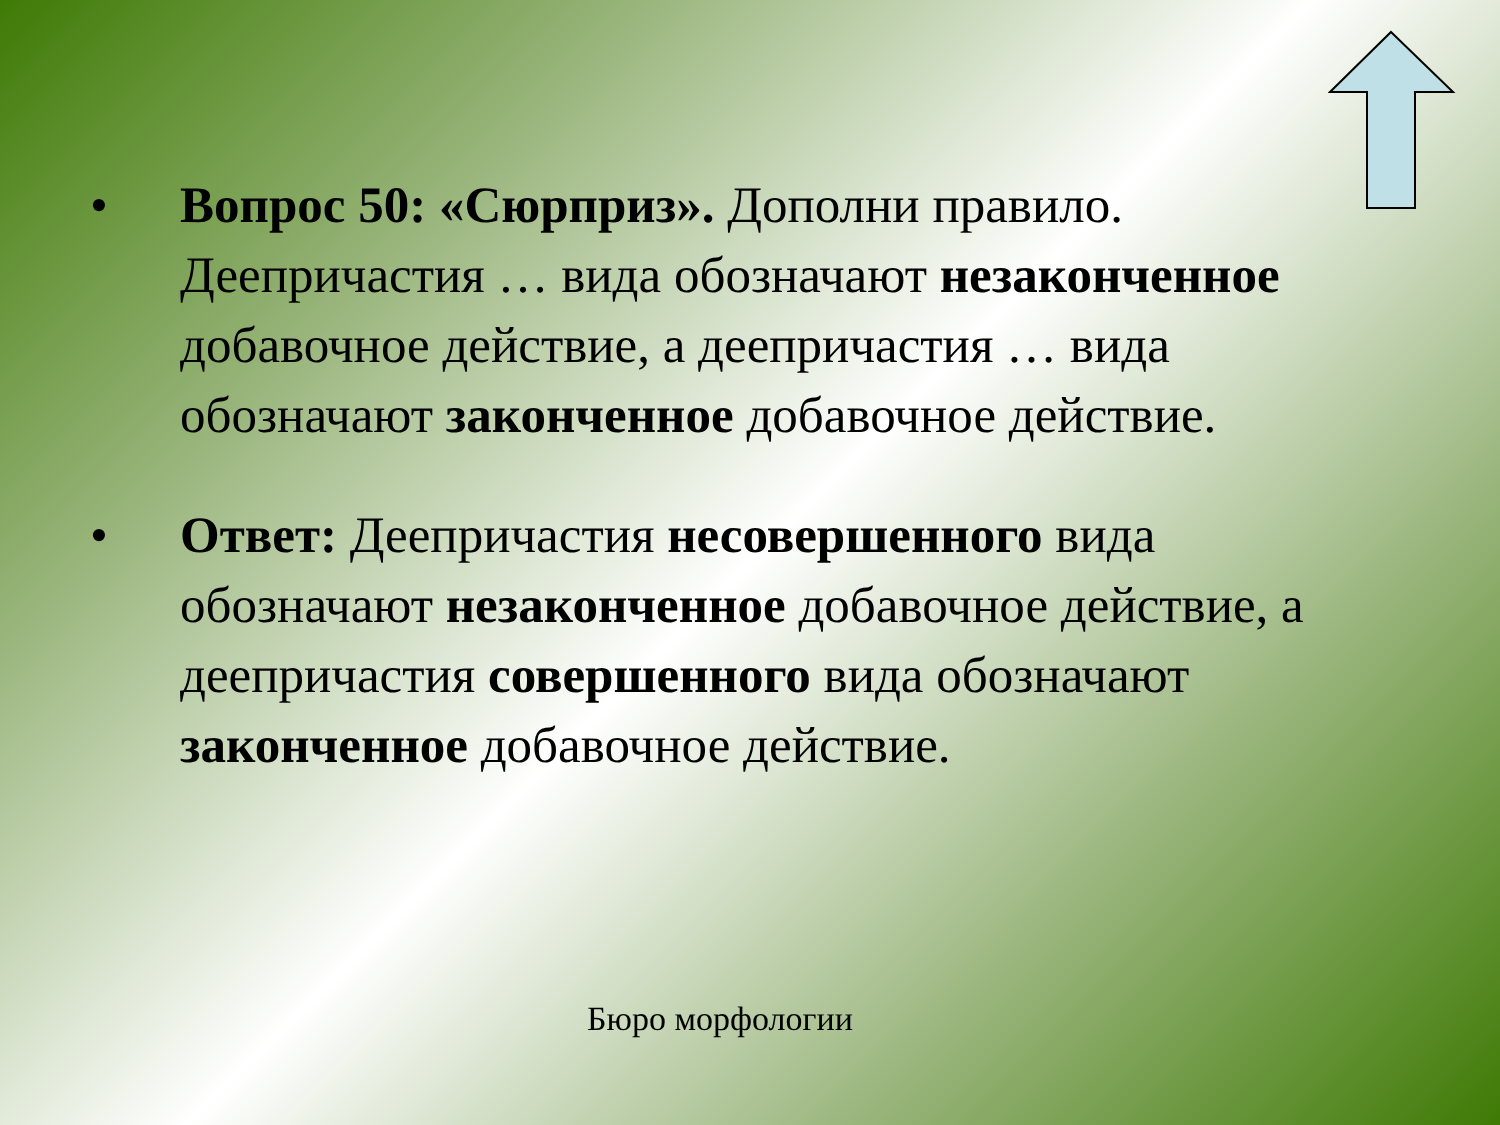• Вопрос 50: «Сюрприз». Дополни правило.
Деепричастия … вида обозначают незаконченное добавочное действие, а деепричастия … вида обозначают законченное добавочное действие.
• Ответ: Деепричастия несовершенного вида обозначают незаконченное добавочное действие, а деепричастия совершенного вида обозначают законченное добавочное действие.
Бюро морфологии